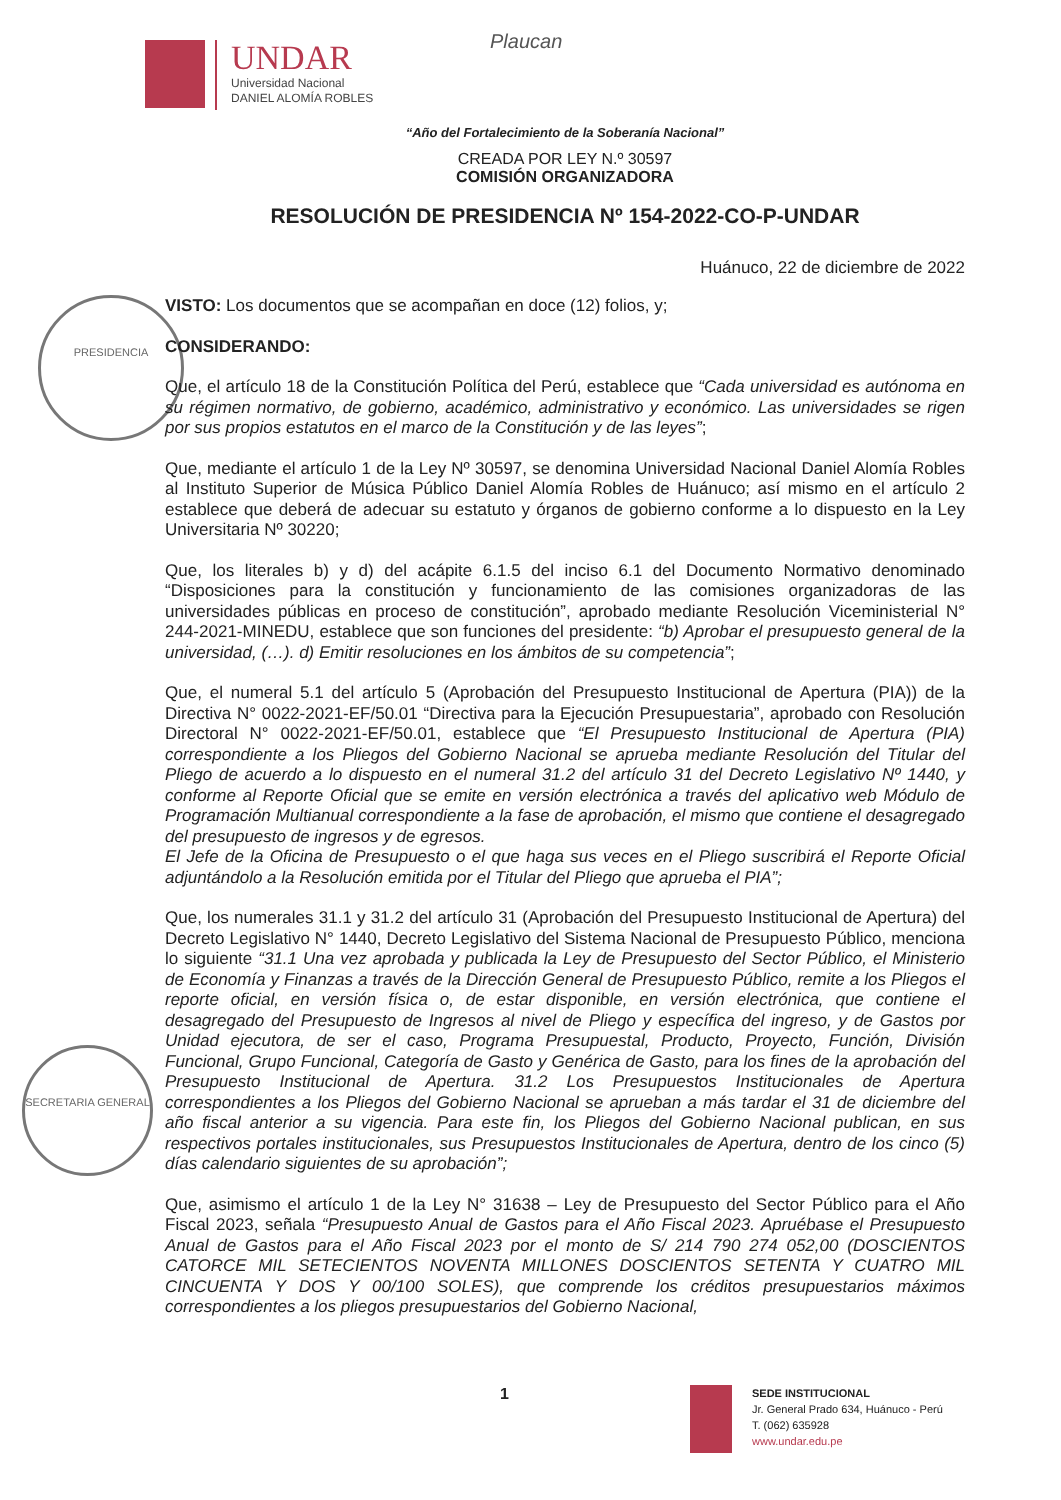UNDAR
Universidad Nacional
DANIEL ALOMÍA ROBLES
Plaucan
PRESIDENCIA
SECRETARIA GENERAL
“Año del Fortalecimiento de la Soberanía Nacional”
CREADA POR LEY N.º 30597
COMISIÓN ORGANIZADORA
RESOLUCIÓN DE PRESIDENCIA Nº 154-2022-CO-P-UNDAR
Huánuco, 22 de diciembre de 2022
VISTO: Los documentos que se acompañan en doce (12) folios, y;
CONSIDERANDO:
Que, el artículo 18 de la Constitución Política del Perú, establece que “Cada universidad es autónoma en su régimen normativo, de gobierno, académico, administrativo y económico. Las universidades se rigen por sus propios estatutos en el marco de la Constitución y de las leyes”;
Que, mediante el artículo 1 de la Ley Nº 30597, se denomina Universidad Nacional Daniel Alomía Robles al Instituto Superior de Música Público Daniel Alomía Robles de Huánuco; así mismo en el artículo 2 establece que deberá de adecuar su estatuto y órganos de gobierno conforme a lo dispuesto en la Ley Universitaria Nº 30220;
Que, los literales b) y d) del acápite 6.1.5 del inciso 6.1 del Documento Normativo denominado “Disposiciones para la constitución y funcionamiento de las comisiones organizadoras de las universidades públicas en proceso de constitución”, aprobado mediante Resolución Viceministerial N° 244-2021-MINEDU, establece que son funciones del presidente: “b) Aprobar el presupuesto general de la universidad, (…). d) Emitir resoluciones en los ámbitos de su competencia”;
Que, el numeral 5.1 del artículo 5 (Aprobación del Presupuesto Institucional de Apertura (PIA)) de la Directiva N° 0022-2021-EF/50.01 “Directiva para la Ejecución Presupuestaria”, aprobado con Resolución Directoral N° 0022-2021-EF/50.01, establece que “El Presupuesto Institucional de Apertura (PIA) correspondiente a los Pliegos del Gobierno Nacional se aprueba mediante Resolución del Titular del Pliego de acuerdo a lo dispuesto en el numeral 31.2 del artículo 31 del Decreto Legislativo Nº 1440, y conforme al Reporte Oficial que se emite en versión electrónica a través del aplicativo web Módulo de Programación Multianual correspondiente a la fase de aprobación, el mismo que contiene el desagregado del presupuesto de ingresos y de egresos.
El Jefe de la Oficina de Presupuesto o el que haga sus veces en el Pliego suscribirá el Reporte Oficial adjuntándolo a la Resolución emitida por el Titular del Pliego que aprueba el PIA”;
Que, los numerales 31.1 y 31.2 del artículo 31 (Aprobación del Presupuesto Institucional de Apertura) del Decreto Legislativo N° 1440, Decreto Legislativo del Sistema Nacional de Presupuesto Público, menciona lo siguiente “31.1 Una vez aprobada y publicada la Ley de Presupuesto del Sector Público, el Ministerio de Economía y Finanzas a través de la Dirección General de Presupuesto Público, remite a los Pliegos el reporte oficial, en versión física o, de estar disponible, en versión electrónica, que contiene el desagregado del Presupuesto de Ingresos al nivel de Pliego y específica del ingreso, y de Gastos por Unidad ejecutora, de ser el caso, Programa Presupuestal, Producto, Proyecto, Función, División Funcional, Grupo Funcional, Categoría de Gasto y Genérica de Gasto, para los fines de la aprobación del Presupuesto Institucional de Apertura. 31.2 Los Presupuestos Institucionales de Apertura correspondientes a los Pliegos del Gobierno Nacional se aprueban a más tardar el 31 de diciembre del año fiscal anterior a su vigencia. Para este fin, los Pliegos del Gobierno Nacional publican, en sus respectivos portales institucionales, sus Presupuestos Institucionales de Apertura, dentro de los cinco (5) días calendario siguientes de su aprobación”;
Que, asimismo el artículo 1 de la Ley N° 31638 – Ley de Presupuesto del Sector Público para el Año Fiscal 2023, señala “Presupuesto Anual de Gastos para el Año Fiscal 2023. Apruébase el Presupuesto Anual de Gastos para el Año Fiscal 2023 por el monto de S/ 214 790 274 052,00 (DOSCIENTOS CATORCE MIL SETECIENTOS NOVENTA MILLONES DOSCIENTOS SETENTA Y CUATRO MIL CINCUENTA Y DOS Y 00/100 SOLES), que comprende los créditos presupuestarios máximos correspondientes a los pliegos presupuestarios del Gobierno Nacional,
1
SEDE INSTITUCIONAL
Jr. General Prado 634, Huánuco - Perú
T. (062) 635928
www.undar.edu.pe